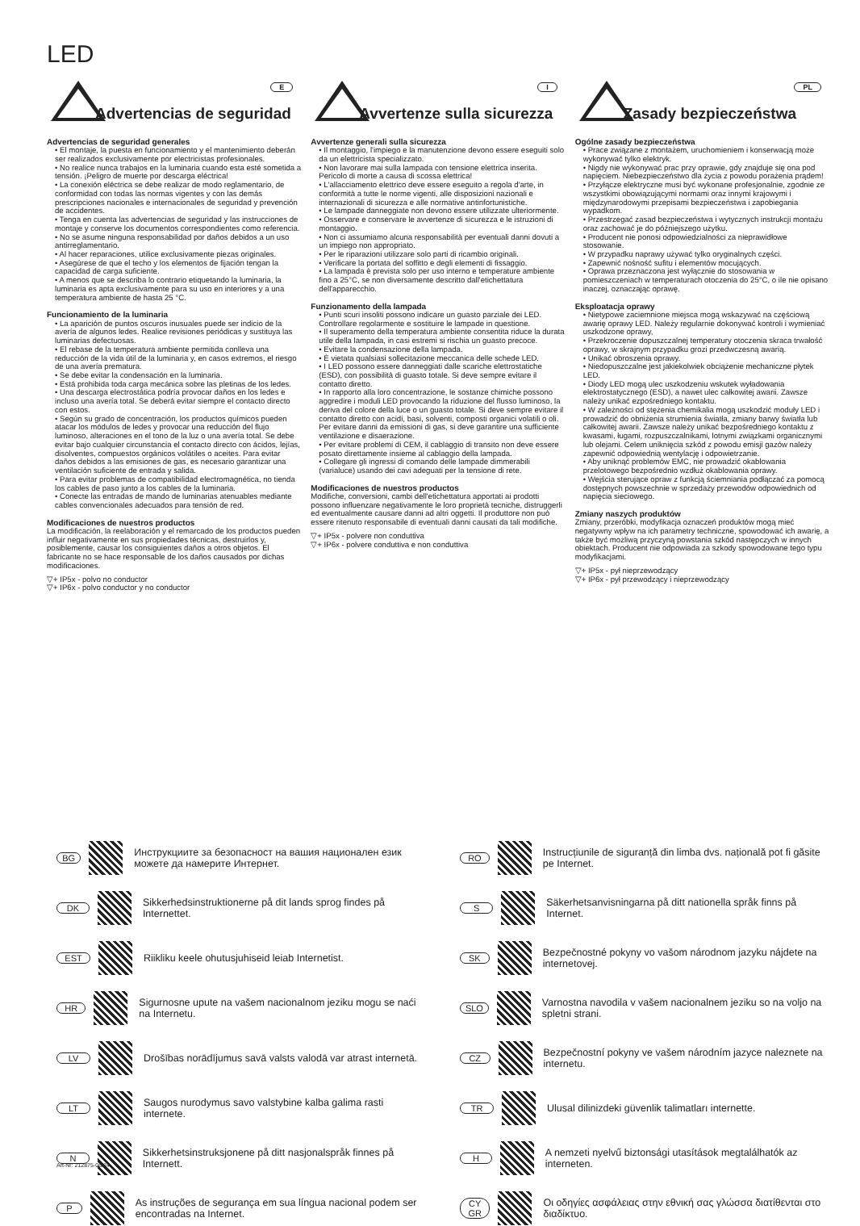LED
Advertencias de seguridad
E
Advertencias de seguridad generales
• El montaje, la puesta en funcionamiento y el mantenimiento deberán ser realizados exclusivamente por electricistas profesionales.
• No realice nunca trabajos en la luminaria cuando esta esté sometida a tensión. ¡Peligro de muerte por descarga eléctrica!
• La conexión eléctrica se debe realizar de modo reglamentario, de conformidad con todas las normas vigentes y con las demás prescripciones nacionales e internacionales de seguridad y prevención de accidentes.
• Tenga en cuenta las advertencias de seguridad y las instrucciones de montaje y conserve los documentos correspondientes como referencia.
• No se asume ninguna responsabilidad por daños debidos a un uso antirreglamentario.
• Al hacer reparaciones, utilice exclusivamente piezas originales.
• Asegúrese de que el techo y los elementos de fijación tengan la capacidad de carga suficiente.
• A menos que se describa lo contrario etiquetando la luminaria, la luminaria es apta exclusivamente para su uso en interiores y a una temperatura ambiente de hasta 25 °C.
Funcionamiento de la luminaria
• La aparición de puntos oscuros inusuales puede ser indicio de la avería de algunos ledes. Realice revisiones periódicas y sustituya las luminarias defectuosas.
• El rebase de la temperatura ambiente permitida conlleva una reducción de la vida útil de la luminaria y, en casos extremos, el riesgo de una avería prematura.
• Se debe evitar la condensación en la luminaria.
• Está prohibida toda carga mecánica sobre las pletinas de los ledes.
• Una descarga electrostática podría provocar daños en los ledes e incluso una avería total. Se deberá evitar siempre el contacto directo con estos.
• Según su grado de concentración, los productos químicos pueden atacar los módulos de ledes y provocar una reducción del flujo luminoso, alteraciones en el tono de la luz o una avería total. Se debe evitar bajo cualquier circunstancia el contacto directo con ácidos, lejías, disolventes, compuestos orgánicos volátiles o aceites. Para evitar daños debidos a las emisiones de gas, es necesario garantizar una ventilación suficiente de entrada y salida.
• Para evitar problemas de compatibilidad electromagnética, no tienda los cables de paso junto a los cables de la luminaria.
• Conecte las entradas de mando de luminarias atenuables mediante cables convencionales adecuados para tensión de red.
Modificaciones de nuestros productos
La modificación, la reelaboración y el remarcado de los productos pueden influir negativamente en sus propiedades técnicas, destruirlos y, posiblemente, causar los consiguientes daños a otros objetos. El fabricante no se hace responsable de los daños causados por dichas modificaciones.
▽+ IP5x - polvo no conductor
▽+ IP6x - polvo conductor y no conductor
Avvertenze sulla sicurezza
I
Avvertenze generali sulla sicurezza
• Il montaggio, l'impiego e la manutenzione devono essere eseguiti solo da un elettricista specializzato.
• Non lavorare mai sulla lampada con tensione elettrica inserita. Pericolo di morte a causa di scossa elettrica!
• L'allacciamento elettrico deve essere eseguito a regola d'arte, in conformità a tutte le norme vigenti, alle disposizioni nazionali e internazionali di sicurezza e alle normative antinfortunistiche.
• Le lampade danneggiate non devono essere utilizzate ulteriormente.
• Osservare e conservare le avvertenze di sicurezza e le istruzioni di montaggio.
• Non ci assumiamo alcuna responsabilità per eventuali danni dovuti a un impiego non appropriato.
• Per le riparazioni utilizzare solo parti di ricambio originali.
• Verificare la portata del soffitto e degli elementi di fissaggio.
• La lampada è prevista solo per uso interno e temperature ambiente fino a 25°C, se non diversamente descritto dall'etichettatura dell'apparecchio.
Funzionamento della lampada
• Punti scuri insoliti possono indicare un guasto parziale dei LED. Controllare regolarmente e sostituire le lampade in questione.
• Il superamento della temperatura ambiente consentita riduce la durata utile della lampada, in casi estremi si rischia un guasto precoce.
• Evitare la condensazione della lampada.
• È vietata qualsiasi sollecitazione meccanica delle schede LED.
• I LED possono essere danneggiati dalle scariche elettrostatiche (ESD), con possibilità di guasto totale. Si deve sempre evitare il contatto diretto.
• In rapporto alla loro concentrazione, le sostanze chimiche possono aggredire i moduli LED provocando la riduzione del flusso luminoso, la deriva del colore della luce o un guasto totale. Si deve sempre evitare il contatto diretto con acidi, basi, solventi, composti organici volatili o oli. Per evitare danni da emissioni di gas, si deve garantire una sufficiente ventilazione e disaerazione.
• Per evitare problemi di CEM, il cablaggio di transito non deve essere posato direttamente insieme al cablaggio della lampada.
• Collegare gli ingressi di comando delle lampade dimmerabili (varialuce) usando dei cavi adeguati per la tensione di rete.
Modificaciones de nuestros productos
Modifiche, conversioni, cambi dell'etichettatura apportati ai prodotti possono influenzare negativamente le loro proprietà tecniche, distruggerli ed eventualmente causare danni ad altri oggetti. Il produttore non può essere ritenuto responsabile di eventuali danni causati da tali modifiche.
▽+ IP5x - polvere non conduttiva
▽+ IP6x - polvere conduttiva e non conduttiva
Zasady bezpieczeństwa
PL
Ogólne zasady bezpieczeństwa
• Prace związane z montażem, uruchomieniem i konserwacją może wykonywać tylko elektryk.
• Nigdy nie wykonywać prac przy oprawie, gdy znajduje się ona pod napięciem. Niebezpieczeństwo dla życia z powodu porażenia prądem!
• Przyłącze elektryczne musi być wykonane profesjonalnie, zgodnie ze wszystkimi obowiązującymi normami oraz innymi krajowymi i międzynarodowymi przepisami bezpieczeństwa i zapobiegania wypadkom.
• Przestrzegać zasad bezpieczeństwa i wytycznych instrukcji montażu oraz zachować je do późniejszego użytku.
• Producent nie ponosi odpowiedzialności za nieprawidłowe stosowanie.
• W przypadku naprawy używać tylko oryginalnych części.
• Zapewnić nośność sufitu i elementów mocujących.
• Oprawa przeznaczona jest wyłącznie do stosowania w pomieszczeniach w temperaturach otoczenia do 25°C, o ile nie opisano inaczej, oznaczając oprawę.
Eksploatacja oprawy
• Nietypowe zaciemnione miejsca mogą wskazywać na częściową awarię oprawy LED. Należy regularnie dokonywać kontroli i wymieniać uszkodzone oprawy,
• Przekroczenie dopuszczalnej temperatury otoczenia skraca trwałość oprawy, w skrajnym przypadku grozi przedwczesną awarią.
• Unikać obroszenia oprawy.
• Niedopuszczalne jest jakiekolwiek obciążenie mechaniczne płytek LED.
• Diody LED mogą ulec uszkodzeniu wskutek wyładowania elektrostatycznego (ESD), a nawet ulec całkowitej awarii. Zawsze należy unikać ezpośredniego kontaktu.
• W zależności od stężenia chemikalia mogą uszkodzić moduły LED i prowadzić do obniżenia strumienia światła, zmiany barwy światła lub całkowitej awarii. Zawsze należy unikać bezpośredniego kontaktu z kwasami, ługami, rozpuszczalnikami, lotnymi związkami organicznymi lub olejami. Celem uniknięcia szkód z powodu emisji gazów należy zapewnić odpowiednią wentylację i odpowietrzanie.
• Aby uniknąć problemów EMC, nie prowadzić okablowania przelotowego bezpośrednio wzdłuż okablowania oprawy.
• Wejścia sterujące opraw z funkcją ściemniania podłączać za pomocą dostępnych powszechnie w sprzedaży przewodów odpowiednich od napięcia sieciowego.
Zmiany naszych produktów
Zmiany, przeróbki, modyfikacja oznaczeń produktów mogą mieć negatywny wpływ na ich parametry techniczne, spowodować ich awarię, a także być możliwą przyczyną powstania szkód następczych w innych obiektach. Producent nie odpowiada za szkody spowodowane tego typu modyfikacjami.
▽+ IP5x - pył nieprzewodzący
▽+ IP6x - pył przewodzący i nieprzewodzący
BG Инструкциите за безопасност на вашия национален език можете да намерите Интернет.
DK Sikkerhedsinstruktionerne på dit lands sprog findes på Internettet.
EST Riikliku keele ohutusjuhiseid leiab Internetist.
HR Sigurnosne upute na vašem nacionalnom jeziku mogu se naći na Internetu.
LV Drošības norādījumus savā valsts valodā var atrast internetā.
LT Saugos nurodymus savo valstybine kalba galima rasti internete.
N Sikkerhetsinstruksjonene på ditt nasjonalspråk finnes på Internett.
P As instruções de segurança em sua língua nacional podem ser encontradas na Internet.
RO Instrucțiunile de siguranță din limba dvs. națională pot fi găsite pe Internet.
S Säkerhetsanvisningarna på ditt nationella språk finns på Internet.
SK Bezpečnostné pokyny vo vašom národnom jazyku nájdete na internetovej.
SLO Varnostna navodila v vašem nacionalnem jeziku so na voljo na spletni strani.
CZ Bezpečnostní pokyny ve vašem národním jazyce naleznete na internetu.
TR Ulusal dilinizdeki güvenlik talimatları internette.
H A nemzeti nyelvű biztonsági utasítások megtalálhatók az interneten.
CY
GR Οι οδηγίες ασφάλειας στην εθνική σας γλώσσα διατίθενται στο διαδίκτυο.
Art-Nr: 212875-06/24